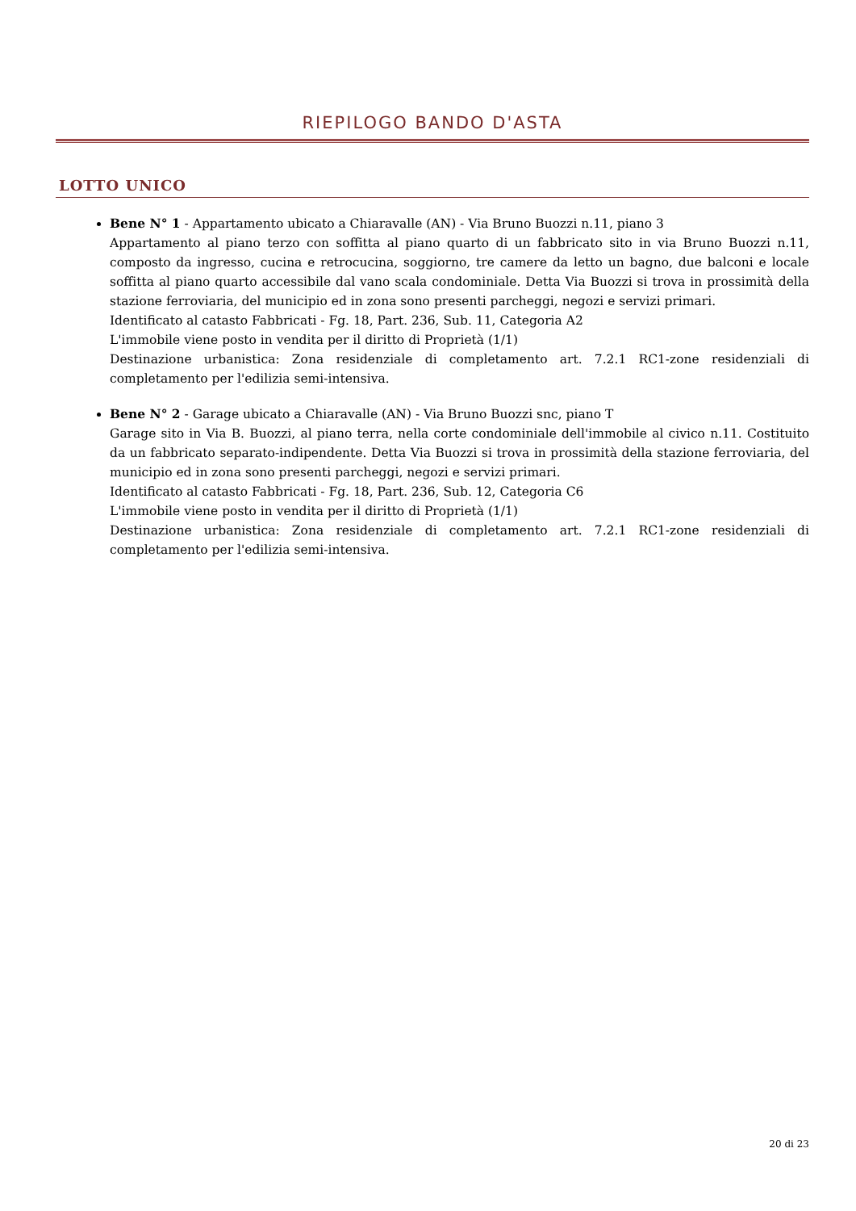RIEPILOGO BANDO D'ASTA
LOTTO UNICO
Bene N° 1 - Appartamento ubicato a Chiaravalle (AN) - Via Bruno Buozzi n.11, piano 3
Appartamento al piano terzo con soffitta al piano quarto di un fabbricato sito in via Bruno Buozzi n.11, composto da ingresso, cucina e retrocucina, soggiorno, tre camere da letto un bagno, due balconi e locale soffitta al piano quarto accessibile dal vano scala condominiale. Detta Via Buozzi si trova in prossimità della stazione ferroviaria, del municipio ed in zona sono presenti parcheggi, negozi e servizi primari.
Identificato al catasto Fabbricati - Fg. 18, Part. 236, Sub. 11, Categoria A2
L'immobile viene posto in vendita per il diritto di Proprietà (1/1)
Destinazione urbanistica: Zona residenziale di completamento art. 7.2.1 RC1-zone residenziali di completamento per l'edilizia semi-intensiva.
Bene N° 2 - Garage ubicato a Chiaravalle (AN) - Via Bruno Buozzi snc, piano T
Garage sito in Via B. Buozzi, al piano terra, nella corte condominiale dell'immobile al civico n.11. Costituito da un fabbricato separato-indipendente. Detta Via Buozzi si trova in prossimità della stazione ferroviaria, del municipio ed in zona sono presenti parcheggi, negozi e servizi primari.
Identificato al catasto Fabbricati - Fg. 18, Part. 236, Sub. 12, Categoria C6
L'immobile viene posto in vendita per il diritto di Proprietà (1/1)
Destinazione urbanistica: Zona residenziale di completamento art. 7.2.1 RC1-zone residenziali di completamento per l'edilizia semi-intensiva.
20 di 23